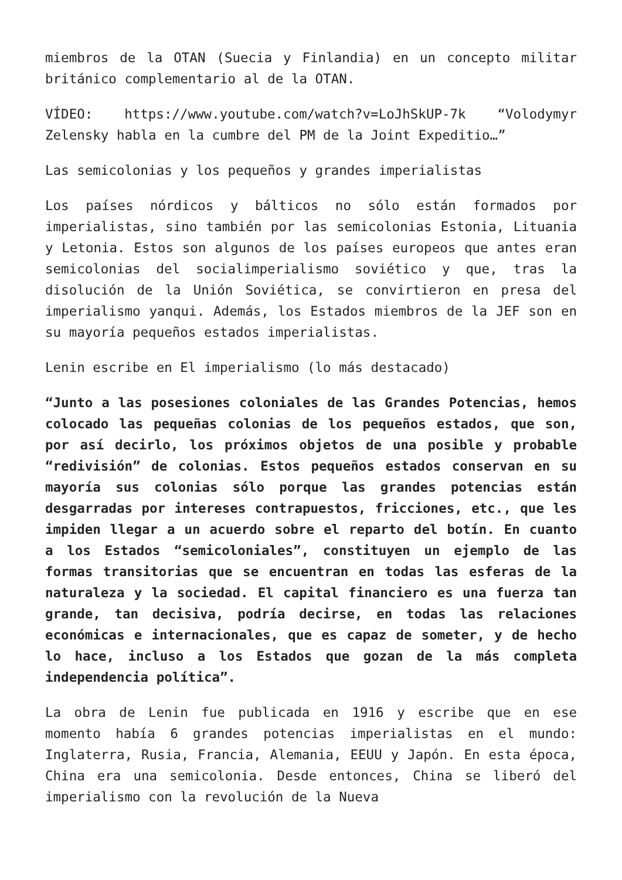miembros de la OTAN (Suecia y Finlandia) en un concepto militar británico complementario al de la OTAN.
VÍDEO: https://www.youtube.com/watch?v=LoJhSkUP-7k “Volodymyr Zelensky habla en la cumbre del PM de la Joint Expeditio…”
Las semicolonias y los pequeños y grandes imperialistas
Los países nórdicos y bálticos no sólo están formados por imperialistas, sino también por las semicolonias Estonia, Lituania y Letonia. Estos son algunos de los países europeos que antes eran semicolonias del socialimperialismo soviético y que, tras la disolución de la Unión Soviética, se convirtieron en presa del imperialismo yanqui. Además, los Estados miembros de la JEF son en su mayoría pequeños estados imperialistas.
Lenin escribe en El imperialismo (lo más destacado)
“Junto a las posesiones coloniales de las Grandes Potencias, hemos colocado las pequeñas colonias de los pequeños estados, que son, por así decirlo, los próximos objetos de una posible y probable “redivisión” de colonias. Estos pequeños estados conservan en su mayoría sus colonias sólo porque las grandes potencias están desgarradas por intereses contrapuestos, fricciones, etc., que les impiden llegar a un acuerdo sobre el reparto del botín. En cuanto a los Estados “semicoloniales”, constituyen un ejemplo de las formas transitorias que se encuentran en todas las esferas de la naturaleza y la sociedad. El capital financiero es una fuerza tan grande, tan decisiva, podría decirse, en todas las relaciones económicas e internacionales, que es capaz de someter, y de hecho lo hace, incluso a los Estados que gozan de la más completa independencia política”.
La obra de Lenin fue publicada en 1916 y escribe que en ese momento había 6 grandes potencias imperialistas en el mundo: Inglaterra, Rusia, Francia, Alemania, EEUU y Japón. En esta época, China era una semicolonia. Desde entonces, China se liberó del imperialismo con la revolución de la Nueva